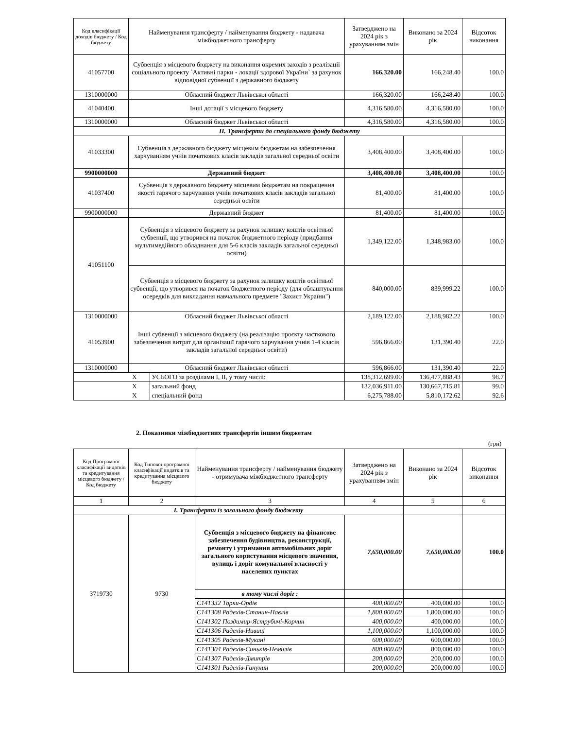| Код класифікації доходів бюджету / Код бюджету | Найменування трансферту / найменування бюджету - надавача міжбюджетного трансферту | | Затверджено на 2024 рік з урахуванням змін | Виконано за 2024 рік | Відсоток виконання |
| --- | --- | --- | --- | --- | --- |
| 41057700 | Субвенція з місцевого бюджету на виконання окремих заходів з реалізації соціального проекту `Активні парки - локації здорової України` за рахунок відповідної субвенції з державного бюджету | | 166,320.00 | 166,248.40 | 100.0 |
| 1310000000 | Обласний бюджет Львівської області | | 166,320.00 | 166,248.40 | 100.0 |
| 41040400 | Інші дотації з місцевого бюджету | | 4,316,580.00 | 4,316,580.00 | 100.0 |
| 1310000000 | Обласний бюджет Львівської області | | 4,316,580.00 | 4,316,580.00 | 100.0 |
| II. Трансферти до спеціального фонду бюджету | | | | | |
| 41033300 | Субвенція з державного бюджету місцевим бюджетам на забезпечення харчуванням учнів початкових класів закладів загальної середньої освіти | | 3,408,400.00 | 3,408,400.00 | 100.0 |
| 9900000000 | Державний бюджет | | 3,408,400.00 | 3,408,400.00 | 100.0 |
| 41037400 | Субвенція з державного бюджету місцевим бюджетам на покращення якості гарячого харчування учнів початкових класів закладів загальної середньої освіти | | 81,400.00 | 81,400.00 | 100.0 |
| 9900000000 | Державний бюджет | | 81,400.00 | 81,400.00 | 100.0 |
| 41051100 | Субвенція з місцевого бюджету за рахунок залишку коштів освітньої субвенції, що утворився на початок бюджетного періоду (придбання мультимедійного обладнання для 5-6 класів закладів загальної середньої освіти) | | 1,349,122.00 | 1,348,983.00 | 100.0 |
| | Субвенція з місцевого бюджету за рахунок залишку коштів освітньої субвенції, що утворився на початок бюджетного періоду (для облаштування осередків для викладання навчального предмете "Захист України") | | 840,000.00 | 839,999.22 | 100.0 |
| 1310000000 | Обласний бюджет Львівської області | | 2,189,122.00 | 2,188,982.22 | 100.0 |
| 41053900 | Інші субвенції з місцевого бюджету (на реалізацію проєкту часткового забезпечення витрат для організації гарячого харчування учнів 1-4 класів закладів загальної середньої освіти) | | 596,866.00 | 131,390.40 | 22.0 |
| 1310000000 | Обласний бюджет Львівської області | | 596,866.00 | 131,390.40 | 22.0 |
| X | | УСЬОГО за розділами І, ІІ, у тому числі: | 138,312,699.00 | 136,477,888.43 | 98.7 |
| X | | загальний фонд | 132,036,911.00 | 130,667,715.81 | 99.0 |
| X | | спеціальний фонд | 6,275,788.00 | 5,810,172.62 | 92.6 |
2. Показники міжбюджетних трансфертів іншим бюджетам
(грн)
| Код Програмної класифікації видатків та кредитування місцевого бюджету / Код бюджету | Код Типової програмної класифікації видатків та кредитування місцевого бюджету | Найменування трансферту / найменування бюджету - отримувача міжбюджетного трансферту | Затверджено на 2024 рік з урахуванням змін | Виконано за 2024 рік | Відсоток виконання |
| --- | --- | --- | --- | --- | --- |
| 1 | 2 | 3 | 4 | 5 | 6 |
| I. Трансферти із загального фонду бюджету | | | | | |
| 3719730 | 9730 | Субвенція з місцевого бюджету на фінансове забезпечення будівництва, реконструкції, ремонту і утримання автомобільних доріг загального користування місцевого значення, вулиць і доріг комунальної власності у населених пунктах | 7,650,000.00 | 7,650,000.00 | 100.0 |
| | | в тому числі доріг : | | | |
| | | С141332 Торки-Ордів | 400,000.00 | 400,000.00 | 100.0 |
| | | С141308 Радехів-Станин-Павлів | 1,800,000.00 | 1,800,000.00 | 100.0 |
| | | С141302 Поздимир-Яструбичі-Корчин | 400,000.00 | 400,000.00 | 100.0 |
| | | С141306 Радехів-Нивиці | 1,100,000.00 | 1,100,000.00 | 100.0 |
| | | С141305 Радехів-Мукані | 600,000.00 | 600,000.00 | 100.0 |
| | | С141304 Радехів-Синьків-Немилів | 800,000.00 | 800,000.00 | 100.0 |
| | | С141307 Радехів-Дмитрів | 200,000.00 | 200,000.00 | 100.0 |
| | | С141301 Радехів-Ганунин | 200,000.00 | 200,000.00 | 100.0 |